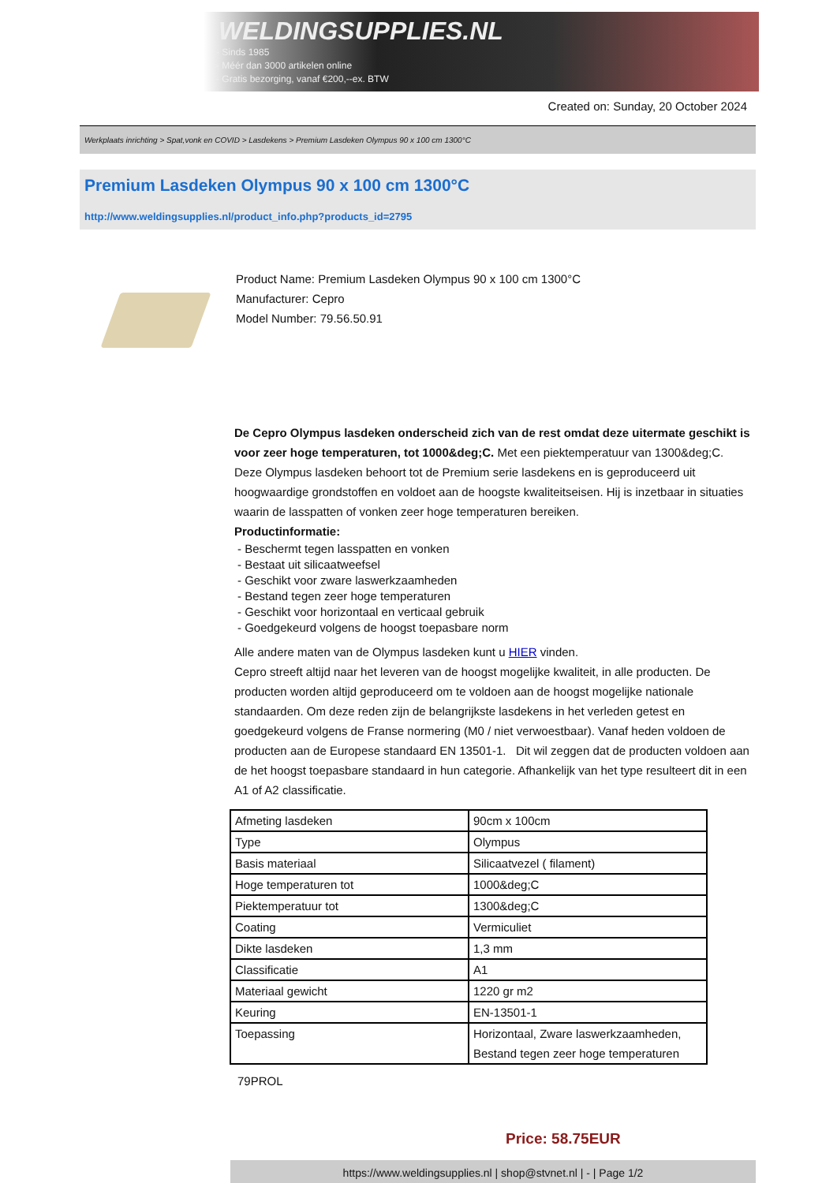WELDINGSUPPLIES.NL
- Sinds 1985
- Méér dan 3000 artikelen online
- Gratis bezorging, vanaf €200,--ex. BTW
Created on: Sunday, 20 October 2024
Werkplaats inrichting > Spat,vonk en COVID > Lasdekens > Premium Lasdeken Olympus 90 x 100 cm 1300°C
Premium Lasdeken Olympus 90 x 100 cm 1300°C
http://www.weldingsupplies.nl/product_info.php?products_id=2795
Product Name: Premium Lasdeken Olympus 90 x 100 cm 1300°C
Manufacturer: Cepro
Model Number: 79.56.50.91
De Cepro Olympus lasdeken onderscheid zich van de rest omdat deze uitermate geschikt is voor zeer hoge temperaturen, tot 1000&deg;C. Met een piektemperatuur van 1300&deg;C. Deze Olympus lasdeken behoort tot de Premium serie lasdekens en is geproduceerd uit hoogwaardige grondstoffen en voldoet aan de hoogste kwaliteitseisen. Hij is inzetbaar in situaties waarin de lasspatten of vonken zeer hoge temperaturen bereiken.
Productinformatie:
- Beschermt tegen lasspatten en vonken
- Bestaat uit silicaatweefsel
- Geschikt voor zware laswerkzaamheden
- Bestand tegen zeer hoge temperaturen
- Geschikt voor horizontaal en verticaal gebruik
- Goedgekeurd volgens de hoogst toepasbare norm
Alle andere maten van de Olympus lasdeken kunt u HIER vinden.
Cepro streeft altijd naar het leveren van de hoogst mogelijke kwaliteit, in alle producten. De producten worden altijd geproduceerd om te voldoen aan de hoogst mogelijke nationale standaarden. Om deze reden zijn de belangrijkste lasdekens in het verleden getest en goedgekeurd volgens de Franse normering (M0 / niet verwoestbaar). Vanaf heden voldoen de producten aan de Europese standaard EN 13501-1. Dit wil zeggen dat de producten voldoen aan de het hoogst toepasbare standaard in hun categorie. Afhankelijk van het type resulteert dit in een A1 of A2 classificatie.
| Afmeting lasdeken | 90cm x 100cm |
| Type | Olympus |
| Basis materiaal | Silicaatvezel ( filament) |
| Hoge temperaturen tot | 1000&deg;C |
| Piektemperatuur tot | 1300&deg;C |
| Coating | Vermiculiet |
| Dikte lasdeken | 1,3 mm |
| Classificatie | A1 |
| Materiaal gewicht | 1220 gr m2 |
| Keuring | EN-13501-1 |
| Toepassing | Horizontaal, Zware laswerkzaamheden, Bestand tegen zeer hoge temperaturen |
79PROL
Price: 58.75EUR
https://www.weldingsupplies.nl | shop@stvnet.nl | - | Page 1/2